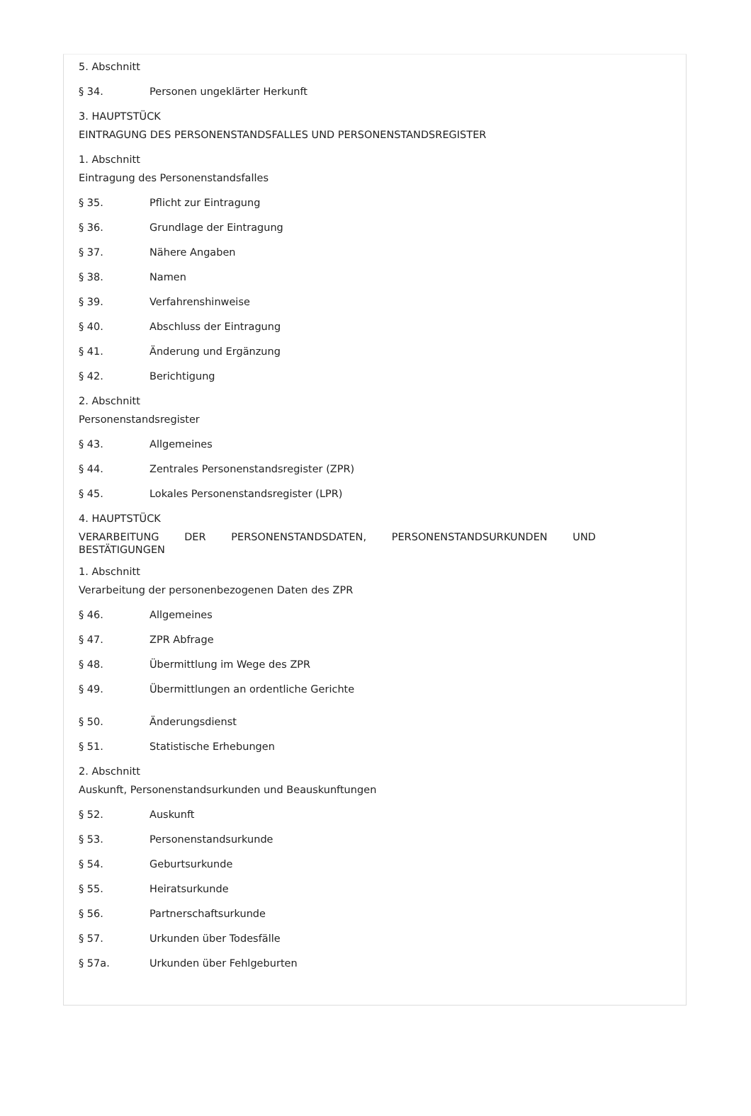5. Abschnitt
§ 34. Personen ungeklärter Herkunft
3. HAUPTSTÜCK
EINTRAGUNG DES PERSONENSTANDSFALLES UND PERSONENSTANDSREGISTER
1. Abschnitt
Eintragung des Personenstandsfalles
§ 35. Pflicht zur Eintragung
§ 36. Grundlage der Eintragung
§ 37. Nähere Angaben
§ 38. Namen
§ 39. Verfahrenshinweise
§ 40. Abschluss der Eintragung
§ 41. Änderung und Ergänzung
§ 42. Berichtigung
2. Abschnitt
Personenstandsregister
§ 43. Allgemeines
§ 44. Zentrales Personenstandsregister (ZPR)
§ 45. Lokales Personenstandsregister (LPR)
4. HAUPTSTÜCK
VERARBEITUNG DER PERSONENSTANDSDATEN, PERSONENSTANDSURKUNDEN UND BESTÄTIGUNGEN
1. Abschnitt
Verarbeitung der personenbezogenen Daten des ZPR
§ 46. Allgemeines
§ 47. ZPR Abfrage
§ 48. Übermittlung im Wege des ZPR
§ 49. Übermittlungen an ordentliche Gerichte
§ 50. Änderungsdienst
§ 51. Statistische Erhebungen
2. Abschnitt
Auskunft, Personenstandsurkunden und Beauskunftungen
§ 52. Auskunft
§ 53. Personenstandsurkunde
§ 54. Geburtsurkunde
§ 55. Heiratsurkunde
§ 56. Partnerschaftsurkunde
§ 57. Urkunden über Todesfälle
§ 57a. Urkunden über Fehlgeburten